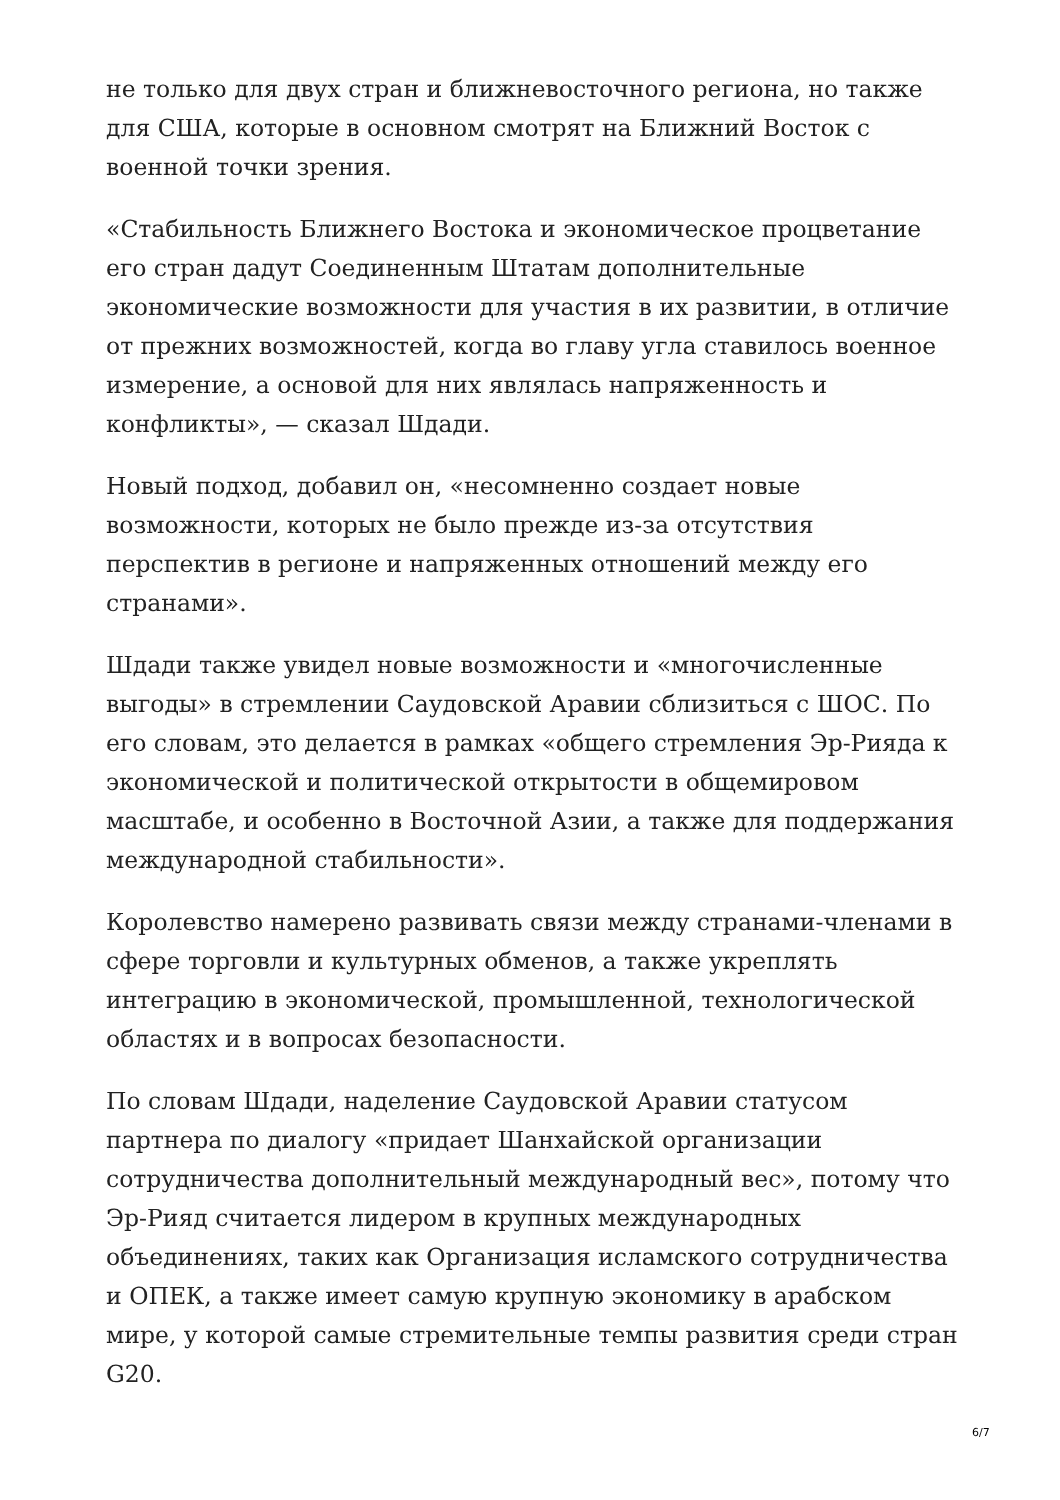не только для двух стран и ближневосточного региона, но также для США, которые в основном смотрят на Ближний Восток с военной точки зрения.
«Стабильность Ближнего Востока и экономическое процветание его стран дадут Соединенным Штатам дополнительные экономические возможности для участия в их развитии, в отличие от прежних возможностей, когда во главу угла ставилось военное измерение, а основой для них являлась напряженность и конфликты», — сказал Шдади.
Новый подход, добавил он, «несомненно создает новые возможности, которых не было прежде из-за отсутствия перспектив в регионе и напряженных отношений между его странами».
Шдади также увидел новые возможности и «многочисленные выгоды» в стремлении Саудовской Аравии сблизиться с ШОС. По его словам, это делается в рамках «общего стремления Эр-Рияда к экономической и политической открытости в общемировом масштабе, и особенно в Восточной Азии, а также для поддержания международной стабильности».
Королевство намерено развивать связи между странами-членами в сфере торговли и культурных обменов, а также укреплять интеграцию в экономической, промышленной, технологической областях и в вопросах безопасности.
По словам Шдади, наделение Саудовской Аравии статусом партнера по диалогу «придает Шанхайской организации сотрудничества дополнительный международный вес», потому что Эр-Рияд считается лидером в крупных международных объединениях, таких как Организация исламского сотрудничества и ОПЕК, а также имеет самую крупную экономику в арабском мире, у которой самые стремительные темпы развития среди стран G20.
6/7